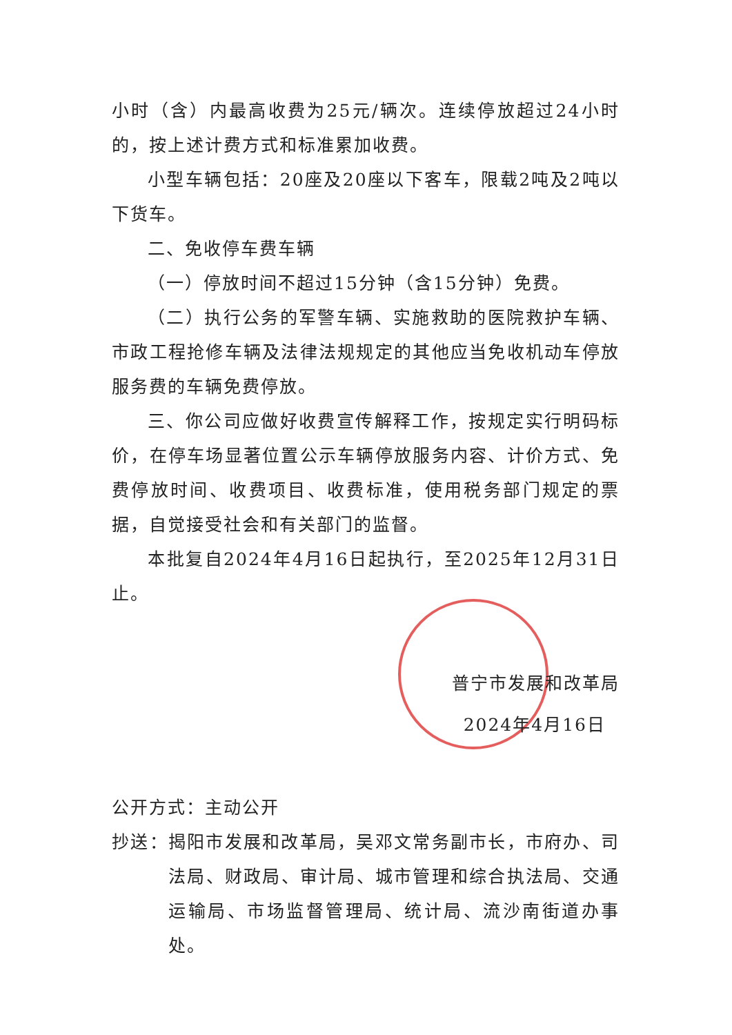小时（含）内最高收费为25元/辆次。连续停放超过24小时的，按上述计费方式和标准累加收费。
小型车辆包括：20座及20座以下客车，限载2吨及2吨以下货车。
二、免收停车费车辆
（一）停放时间不超过15分钟（含15分钟）免费。
（二）执行公务的军警车辆、实施救助的医院救护车辆、市政工程抢修车辆及法律法规规定的其他应当免收机动车停放服务费的车辆免费停放。
三、你公司应做好收费宣传解释工作，按规定实行明码标价，在停车场显著位置公示车辆停放服务内容、计价方式、免费停放时间、收费项目、收费标准，使用税务部门规定的票据，自觉接受社会和有关部门的监督。
本批复自2024年4月16日起执行，至2025年12月31日止。
普宁市发展和改革局
2024年4月16日
公开方式：主动公开
抄送：揭阳市发展和改革局，吴邓文常务副市长，市府办、司法局、财政局、审计局、城市管理和综合执法局、交通运输局、市场监督管理局、统计局、流沙南街道办事处。